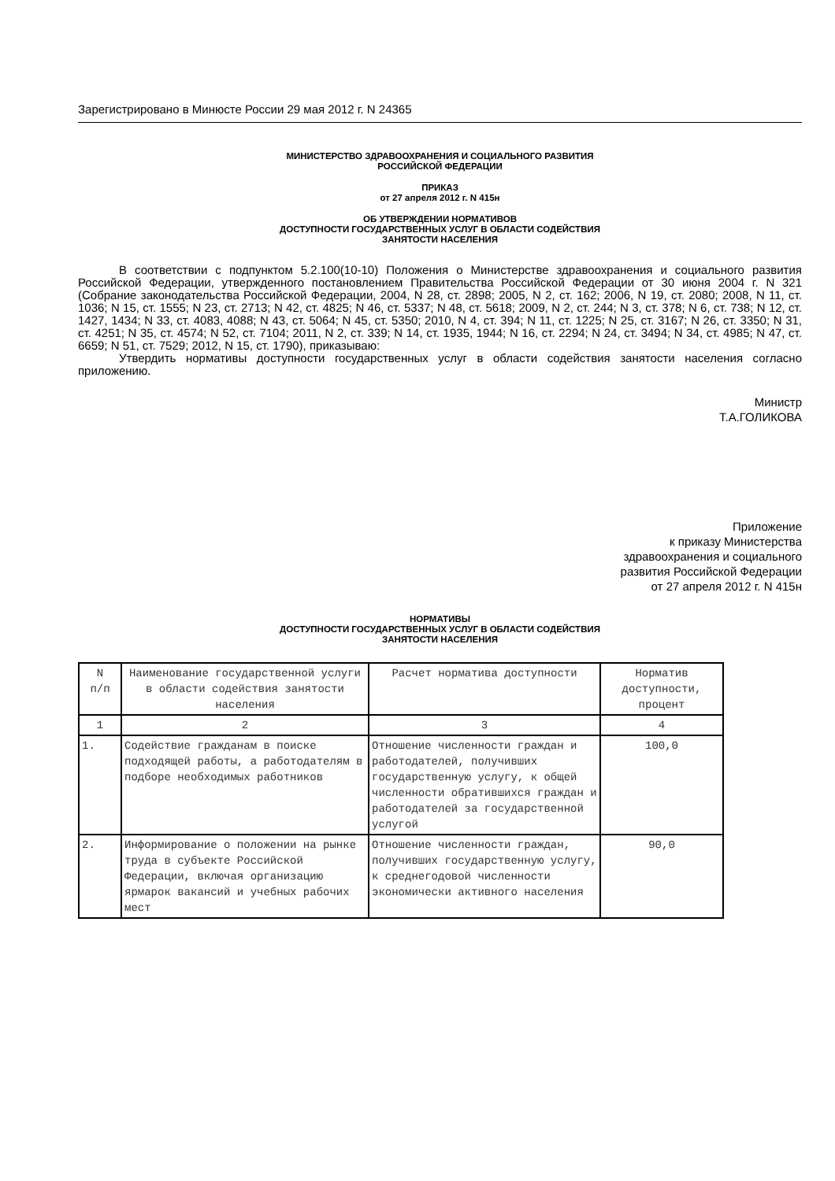Зарегистрировано в Минюсте России 29 мая 2012 г. N 24365
МИНИСТЕРСТВО ЗДРАВООХРАНЕНИЯ И СОЦИАЛЬНОГО РАЗВИТИЯ
РОССИЙСКОЙ ФЕДЕРАЦИИ
ПРИКАЗ
от 27 апреля 2012 г. N 415н
ОБ УТВЕРЖДЕНИИ НОРМАТИВОВ
ДОСТУПНОСТИ ГОСУДАРСТВЕННЫХ УСЛУГ В ОБЛАСТИ СОДЕЙСТВИЯ
ЗАНЯТОСТИ НАСЕЛЕНИЯ
В соответствии с подпунктом 5.2.100(10-10) Положения о Министерстве здравоохранения и социального развития Российской Федерации, утвержденного постановлением Правительства Российской Федерации от 30 июня 2004 г. N 321 (Собрание законодательства Российской Федерации, 2004, N 28, ст. 2898; 2005, N 2, ст. 162; 2006, N 19, ст. 2080; 2008, N 11, ст. 1036; N 15, ст. 1555; N 23, ст. 2713; N 42, ст. 4825; N 46, ст. 5337; N 48, ст. 5618; 2009, N 2, ст. 244; N 3, ст. 378; N 6, ст. 738; N 12, ст. 1427, 1434; N 33, ст. 4083, 4088; N 43, ст. 5064; N 45, ст. 5350; 2010, N 4, ст. 394; N 11, ст. 1225; N 25, ст. 3167; N 26, ст. 3350; N 31, ст. 4251; N 35, ст. 4574; N 52, ст. 7104; 2011, N 2, ст. 339; N 14, ст. 1935, 1944; N 16, ст. 2294; N 24, ст. 3494; N 34, ст. 4985; N 47, ст. 6659; N 51, ст. 7529; 2012, N 15, ст. 1790), приказываю:
Утвердить нормативы доступности государственных услуг в области содействия занятости населения согласно приложению.
Министр
Т.А.ГОЛИКОВА
Приложение
к приказу Министерства
здравоохранения и социального
развития Российской Федерации
от 27 апреля 2012 г. N 415н
НОРМАТИВЫ
ДОСТУПНОСТИ ГОСУДАРСТВЕННЫХ УСЛУГ В ОБЛАСТИ СОДЕЙСТВИЯ
ЗАНЯТОСТИ НАСЕЛЕНИЯ
| N п/п | Наименование государственной услуги в области содействия занятости населения | Расчет норматива доступности | Норматив доступности, процент |
| 1 | 2 | 3 | 4 |
| 1. | Содействие гражданам в поиске подходящей работы, а работодателям в подборе необходимых работников | Отношение численности граждан и работодателей, получивших государственную услугу, к общей численности обратившихся граждан и работодателей за государственной услугой | 100,0 |
| 2. | Информирование о положении на рынке труда в субъекте Российской Федерации, включая организацию ярмарок вакансий и учебных рабочих мест | Отношение численности граждан, получивших государственную услугу, к среднегодовой численности экономически активного населения | 90,0 |